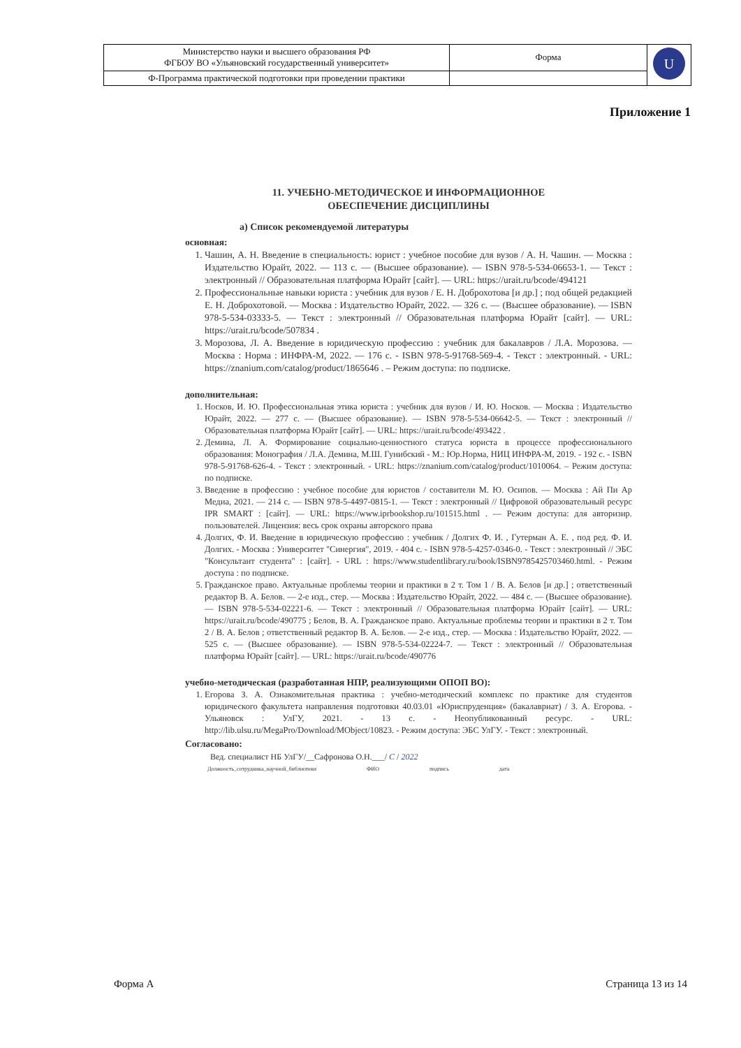| Министерство науки и высшего образования РФ ФГБОУ ВО «Ульяновский государственный университет» | Форма | U |
| Ф-Программа практической подготовки при проведении практики | | |
Приложение 1
11. УЧЕБНО-МЕТОДИЧЕСКОЕ И ИНФОРМАЦИОННОЕ
ОБЕСПЕЧЕНИЕ ДИСЦИПЛИНЫ
а) Список рекомендуемой литературы
основная:
1. Чашин, А. Н. Введение в специальность: юрист : учебное пособие для вузов / А. Н. Чашин. — Москва : Издательство Юрайт, 2022. — 113 с. — (Высшее образование). — ISBN 978-5-534-06653-1. — Текст : электронный // Образовательная платформа Юрайт [сайт]. — URL: https://urait.ru/bcode/494121
2. Профессиональные навыки юриста : учебник для вузов / Е. Н. Доброхотова [и др.] ; под общей редакцией Е. Н. Доброхотовой. — Москва : Издательство Юрайт, 2022. — 326 с. — (Высшее образование). — ISBN 978-5-534-03333-5. — Текст : электронный // Образовательная платформа Юрайт [сайт]. — URL: https://urait.ru/bcode/507834 .
3. Морозова, Л. А. Введение в юридическую профессию : учебник для бакалавров / Л.А. Морозова. — Москва : Норма : ИНФРА-М, 2022. — 176 с. - ISBN 978-5-91768-569-4. - Текст : электронный. - URL: https://znanium.com/catalog/product/1865646 . – Режим доступа: по подписке.
дополнительная:
1. Носков, И. Ю. Профессиональная этика юриста : учебник для вузов / И. Ю. Носков. — Москва : Издательство Юрайт, 2022. — 277 с. — (Высшее образование). — ISBN 978-5-534-06642-5. — Текст : электронный // Образовательная платформа Юрайт [сайт]. — URL: https://urait.ru/bcode/493422 .
2. Демина, Л. А. Формирование социально-ценностного статуса юриста в процессе профессионального образования: Монография / Л.А. Демина, М.Ш. Гунибский - М.: Юр.Норма, НИЦ ИНФРА-М, 2019. - 192 с. - ISBN 978-5-91768-626-4. - Текст : электронный. - URL: https://znanium.com/catalog/product/1010064. – Режим доступа: по подписке.
3. Введение в профессию : учебное пособие для юристов / составители М. Ю. Осипов. — Москва : Ай Пи Ар Медиа, 2021. — 214 c. — ISBN 978-5-4497-0815-1. — Текст : электронный // Цифровой образовательный ресурс IPR SMART : [сайт]. — URL: https://www.iprbookshop.ru/101515.html . — Режим доступа: для авторизир. пользователей. Лицензия: весь срок охраны авторского права
4. Долгих, Ф. И. Введение в юридическую профессию : учебник / Долгих Ф. И. , Гутерман А. Е. , под ред. Ф. И. Долгих. - Москва : Университет "Синергия", 2019. - 404 с. - ISBN 978-5-4257-0346-0. - Текст : электронный // ЭБС "Консультант студента" : [сайт]. - URL : https://www.studentlibrary.ru/book/ISBN9785425703460.html. - Режим доступа : по подписке.
5. Гражданское право. Актуальные проблемы теории и практики в 2 т. Том 1 / В. А. Белов [и др.] ; ответственный редактор В. А. Белов. — 2-е изд., стер. — Москва : Издательство Юрайт, 2022. — 484 с. — (Высшее образование). — ISBN 978-5-534-02221-6. — Текст : электронный // Образовательная платформа Юрайт [сайт]. — URL: https://urait.ru/bcode/490775 ; Белов, В. А. Гражданское право. Актуальные проблемы теории и практики в 2 т. Том 2 / В. А. Белов ; ответственный редактор В. А. Белов. — 2-е изд., стер. — Москва : Издательство Юрайт, 2022. — 525 с. — (Высшее образование). — ISBN 978-5-534-02224-7. — Текст : электронный // Образовательная платформа Юрайт [сайт]. — URL: https://urait.ru/bcode/490776
учебно-методическая (разработанная НПР, реализующими ОПОП ВО):
1. Егорова З. А. Ознакомительная практика : учебно-методический комплекс по практике для студентов юридического факультета направления подготовки 40.03.01 «Юриспруденция» (бакалавриат) / З. А. Егорова. - Ульяновск : УлГУ, 2021. - 13 с. - Неопубликованный ресурс. - URL: http://lib.ulsu.ru/MegaPro/Download/MObject/10823. - Режим доступа: ЭБС УлГУ. - Текст : электронный.
Согласовано:
Вед. специалист НБ УлГУ/__Сафронова О.Н.___/ С / 2022
Должность_сотрудника_научной_библиотеки ФИО подпись дата
Форма А Страница 13 из 14